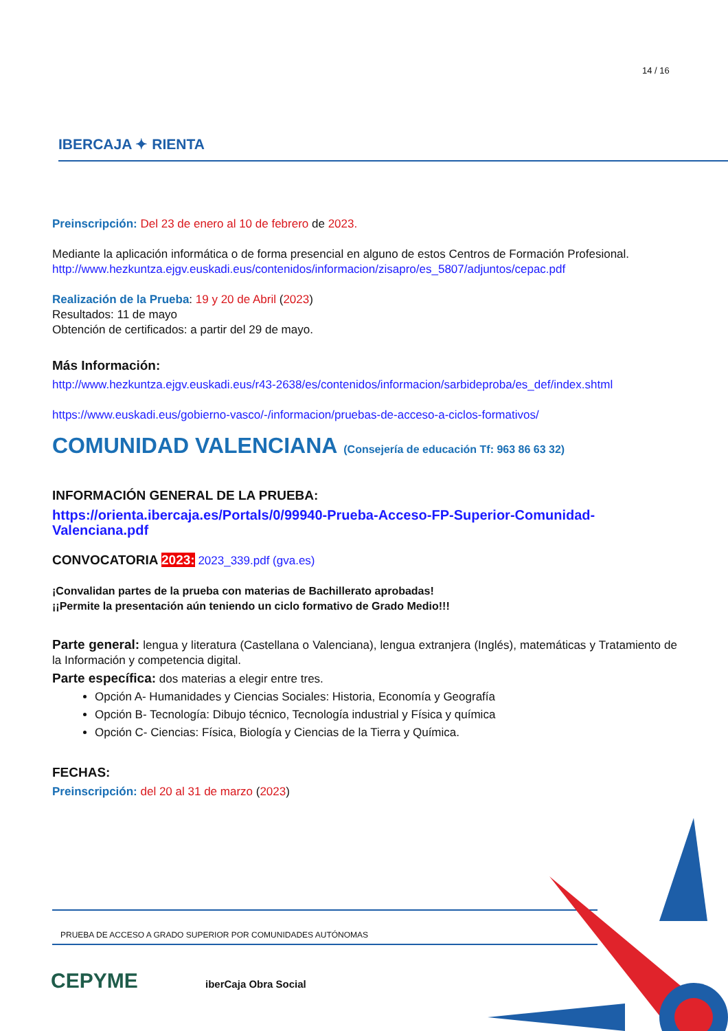14 / 16
IBERCAJA ✦ RIENTA
Preinscripción: Del 23 de enero al 10 de febrero de 2023.
Mediante la aplicación informática o de forma presencial en alguno de estos Centros de Formación Profesional.
http://www.hezkuntza.ejgv.euskadi.eus/contenidos/informacion/zisapro/es_5807/adjuntos/cepac.pdf
Realización de la Prueba: 19 y 20 de Abril (2023)
Resultados: 11 de mayo
Obtención de certificados: a partir del 29 de mayo.
Más Información:
http://www.hezkuntza.ejgv.euskadi.eus/r43-2638/es/contenidos/informacion/sarbideproba/es_def/index.shtml
https://www.euskadi.eus/gobierno-vasco/-/informacion/pruebas-de-acceso-a-ciclos-formativos/
COMUNIDAD VALENCIANA (Consejería de educación Tf: 963 86 63 32)
INFORMACIÓN GENERAL DE LA PRUEBA:
https://orienta.ibercaja.es/Portals/0/99940-Prueba-Acceso-FP-Superior-Comunidad-Valenciana.pdf
CONVOCATORIA 2023: 2023_339.pdf (gva.es)
¡Convalidan partes de la prueba con materias de Bachillerato aprobadas!
¡¡Permite la presentación aún teniendo un ciclo formativo de Grado Medio!!!
Parte general: lengua y literatura (Castellana o Valenciana), lengua extranjera (Inglés), matemáticas y Tratamiento de la Información y competencia digital.
Parte específica: dos materias a elegir entre tres.
Opción A- Humanidades y Ciencias Sociales: Historia, Economía y Geografía
Opción B- Tecnología: Dibujo técnico, Tecnología industrial y Física y química
Opción C- Ciencias: Física, Biología y Ciencias de la Tierra y Química.
FECHAS:
Preinscripción: del 20 al 31 de marzo (2023)
PRUEBA DE ACCESO A GRADO SUPERIOR POR COMUNIDADES AUTÓNOMAS
CEPYME iberCaja Obra Social